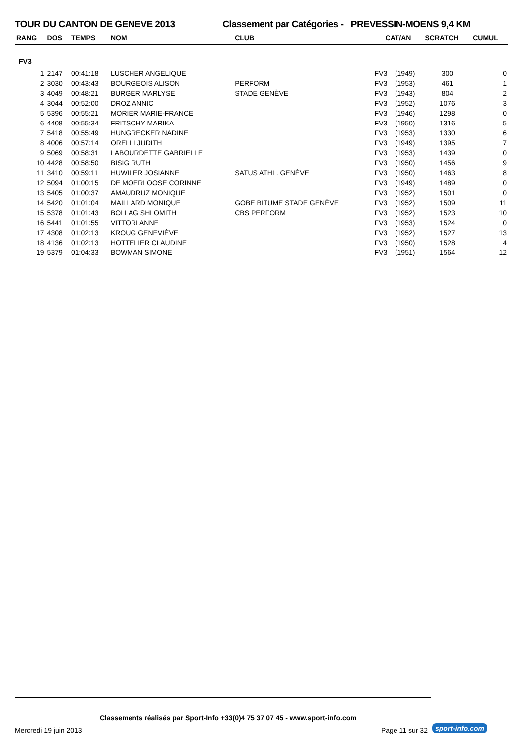TOUR DU CANTON DE GENEVE 2013 Classement par Catégories - PREVESSIN-MOENS 9,4 KM
| RANG | DOS | TEMPS | NOM | CLUB | CAT/AN | | SCRATCH | CUMUL |
| --- | --- | --- | --- | --- | --- | --- | --- | --- |
| FV3 | | | | | | | | |
| 1 | 2147 | 00:41:18 | LUSCHER ANGELIQUE | | FV3 | (1949) | 300 | 0 |
| 2 | 3030 | 00:43:43 | BOURGEOIS ALISON | PERFORM | FV3 | (1953) | 461 | 1 |
| 3 | 4049 | 00:48:21 | BURGER MARLYSE | STADE GENÈVE | FV3 | (1943) | 804 | 2 |
| 4 | 3044 | 00:52:00 | DROZ ANNIC | | FV3 | (1952) | 1076 | 3 |
| 5 | 5396 | 00:55:21 | MORIER MARIE-FRANCE | | FV3 | (1946) | 1298 | 0 |
| 6 | 4408 | 00:55:34 | FRITSCHY MARIKA | | FV3 | (1950) | 1316 | 5 |
| 7 | 5418 | 00:55:49 | HUNGRECKER NADINE | | FV3 | (1953) | 1330 | 6 |
| 8 | 4006 | 00:57:14 | ORELLI JUDITH | | FV3 | (1949) | 1395 | 7 |
| 9 | 5069 | 00:58:31 | LABOURDETTE GABRIELLE | | FV3 | (1953) | 1439 | 0 |
| 10 | 4428 | 00:58:50 | BISIG RUTH | | FV3 | (1950) | 1456 | 9 |
| 11 | 3410 | 00:59:11 | HUWILER JOSIANNE | SATUS ATHL. GENÈVE | FV3 | (1950) | 1463 | 8 |
| 12 | 5094 | 01:00:15 | DE MOERLOOSE CORINNE | | FV3 | (1949) | 1489 | 0 |
| 13 | 5405 | 01:00:37 | AMAUDRUZ MONIQUE | | FV3 | (1952) | 1501 | 0 |
| 14 | 5420 | 01:01:04 | MAILLARD MONIQUE | GOBE BITUME STADE GENÈVE | FV3 | (1952) | 1509 | 11 |
| 15 | 5378 | 01:01:43 | BOLLAG SHLOMITH | CBS PERFORM | FV3 | (1952) | 1523 | 10 |
| 16 | 5441 | 01:01:55 | VITTORI ANNE | | FV3 | (1953) | 1524 | 0 |
| 17 | 4308 | 01:02:13 | KROUG GENEVIÈVE | | FV3 | (1952) | 1527 | 13 |
| 18 | 4136 | 01:02:13 | HOTTELIER CLAUDINE | | FV3 | (1950) | 1528 | 4 |
| 19 | 5379 | 01:04:33 | BOWMAN SIMONE | | FV3 | (1951) | 1564 | 12 |
Classements réalisés par Sport-Info +33(0)4 75 37 07 45 - www.sport-info.com
Mercredi 19 juin 2013 Page 11 sur 32 sport-info.com